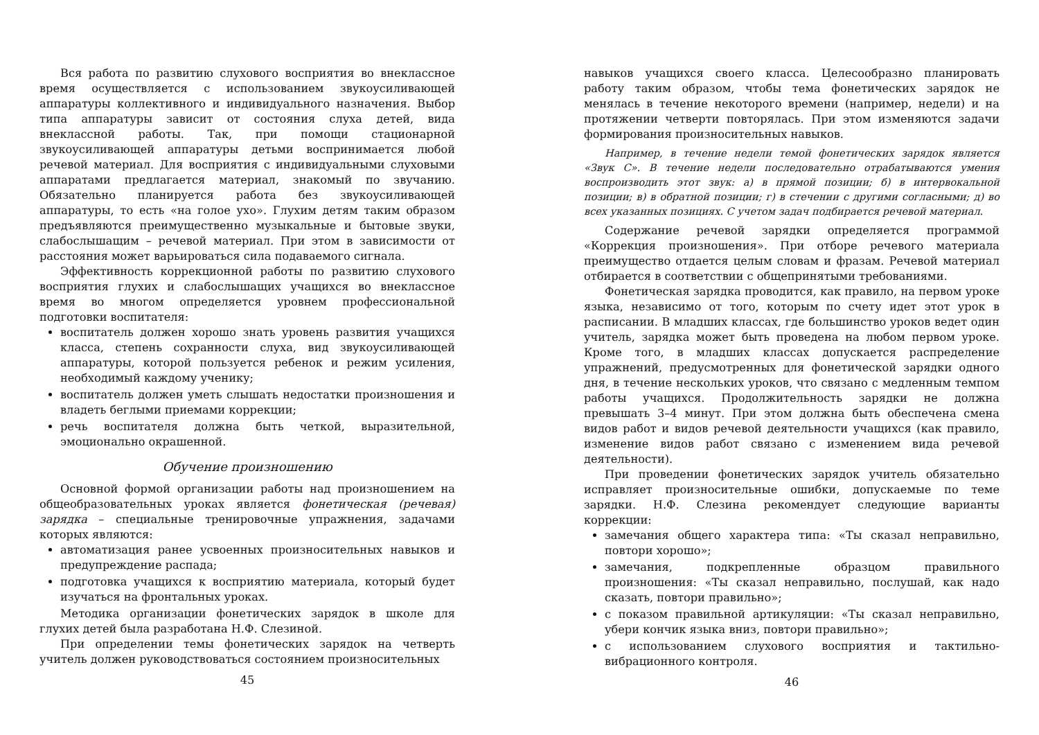Вся работа по развитию слухового восприятия во внеклассное время осуществляется с использованием звукоусиливающей аппаратуры коллективного и индивидуального назначения. Выбор типа аппаратуры зависит от состояния слуха детей, вида внеклассной работы. Так, при помощи стационарной звукоусиливающей аппаратуры детьми воспринимается любой речевой материал. Для восприятия с индивидуальными слуховыми аппаратами предлагается материал, знакомый по звучанию. Обязательно планируется работа без звукоусиливающей аппаратуры, то есть «на голое ухо». Глухим детям таким образом предъявляются преимущественно музыкальные и бытовые звуки, слабослышащим – речевой материал. При этом в зависимости от расстояния может варьироваться сила подаваемого сигнала.
Эффективность коррекционной работы по развитию слухового восприятия глухих и слабослышащих учащихся во внеклассное время во многом определяется уровнем профессиональной подготовки воспитателя:
воспитатель должен хорошо знать уровень развития учащихся класса, степень сохранности слуха, вид звукоусиливающей аппаратуры, которой пользуется ребенок и режим усиления, необходимый каждому ученику;
воспитатель должен уметь слышать недостатки произношения и владеть беглыми приемами коррекции;
речь воспитателя должна быть четкой, выразительной, эмоционально окрашенной.
Обучение произношению
Основной формой организации работы над произношением на общеобразовательных уроках является фонетическая (речевая) зарядка – специальные тренировочные упражнения, задачами которых являются:
автоматизация ранее усвоенных произносительных навыков и предупреждение распада;
подготовка учащихся к восприятию материала, который будет изучаться на фронтальных уроках.
Методика организации фонетических зарядок в школе для глухих детей была разработана Н.Ф. Слезиной.
При определении темы фонетических зарядок на четверть учитель должен руководствоваться состоянием произносительных
45
навыков учащихся своего класса. Целесообразно планировать работу таким образом, чтобы тема фонетических зарядок не менялась в течение некоторого времени (например, недели) и на протяжении четверти повторялась. При этом изменяются задачи формирования произносительных навыков.
Например, в течение недели темой фонетических зарядок является «Звук С». В течение недели последовательно отрабатываются умения воспроизводить этот звук: а) в прямой позиции; б) в интервокальной позиции; в) в обратной позиции; г) в стечении с другими согласными; д) во всех указанных позициях. С учетом задач подбирается речевой материал.
Содержание речевой зарядки определяется программой «Коррекция произношения». При отборе речевого материала преимущество отдается целым словам и фразам. Речевой материал отбирается в соответствии с общепринятыми требованиями.
Фонетическая зарядка проводится, как правило, на первом уроке языка, независимо от того, которым по счету идет этот урок в расписании. В младших классах, где большинство уроков ведет один учитель, зарядка может быть проведена на любом первом уроке. Кроме того, в младших классах допускается распределение упражнений, предусмотренных для фонетической зарядки одного дня, в течение нескольких уроков, что связано с медленным темпом работы учащихся. Продолжительность зарядки не должна превышать 3–4 минут. При этом должна быть обеспечена смена видов работ и видов речевой деятельности учащихся (как правило, изменение видов работ связано с изменением вида речевой деятельности).
При проведении фонетических зарядок учитель обязательно исправляет произносительные ошибки, допускаемые по теме зарядки. Н.Ф. Слезина рекомендует следующие варианты коррекции:
замечания общего характера типа: «Ты сказал неправильно, повтори хорошо»;
замечания, подкрепленные образцом правильного произношения: «Ты сказал неправильно, послушай, как надо сказать, повтори правильно»;
с показом правильной артикуляции: «Ты сказал неправильно, убери кончик языка вниз, повтори правильно»;
с использованием слухового восприятия и тактильно-вибрационного контроля.
46